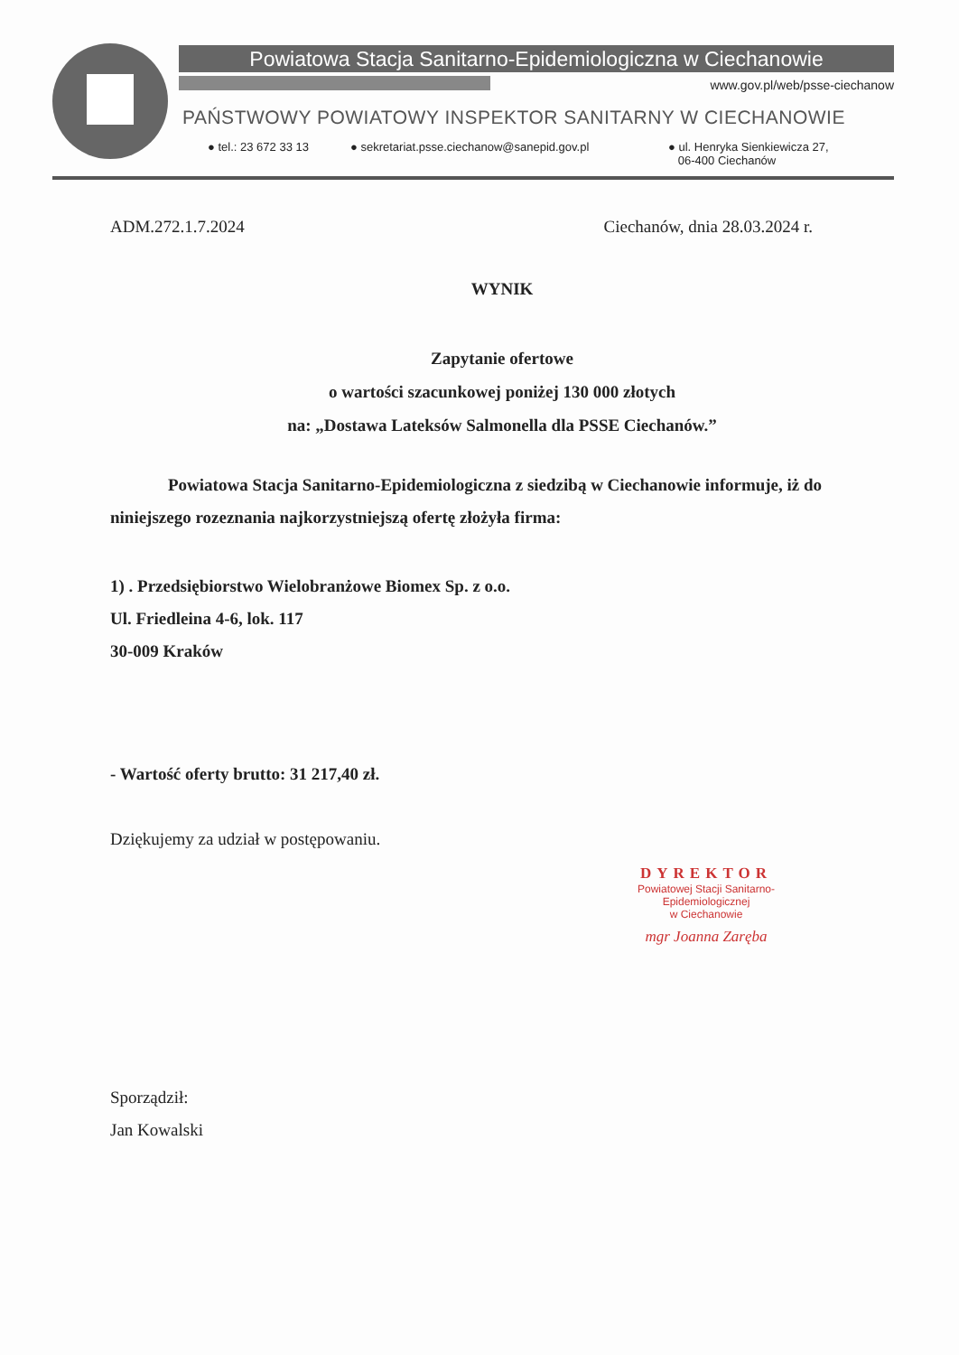Powiatowa Stacja Sanitarno-Epidemiologiczna w Ciechanowie
www.gov.pl/web/psse-ciechanow
PAŃSTWOWY POWIATOWY INSPEKTOR SANITARNY W CIECHANOWIE
● tel.: 23 672 33 13
● sekretariat.psse.ciechanow@sanepid.gov.pl
● ul. Henryka Sienkiewicza 27,
06-400 Ciechanów
ADM.272.1.7.2024 Ciechanów, dnia 28.03.2024 r.
WYNIK
Zapytanie ofertowe
o wartości szacunkowej poniżej 130 000 złotych
na: „Dostawa Lateksów Salmonella dla PSSE Ciechanów.”
Powiatowa Stacja Sanitarno-Epidemiologiczna z siedzibą w Ciechanowie informuje, iż do niniejszego rozeznania najkorzystniejszą ofertę złożyła firma:
1) . Przedsiębiorstwo Wielobranżowe Biomex Sp. z o.o.
Ul. Friedleina 4-6, lok. 117
30-009 Kraków
- Wartość oferty brutto: 31 217,40 zł.
Dziękujemy za udział w postępowaniu.
DYREKTOR
Powiatowej Stacji Sanitarno-Epidemiologicznej
w Ciechanowie
mgr Joanna Zaręba
Sporządził:
Jan Kowalski